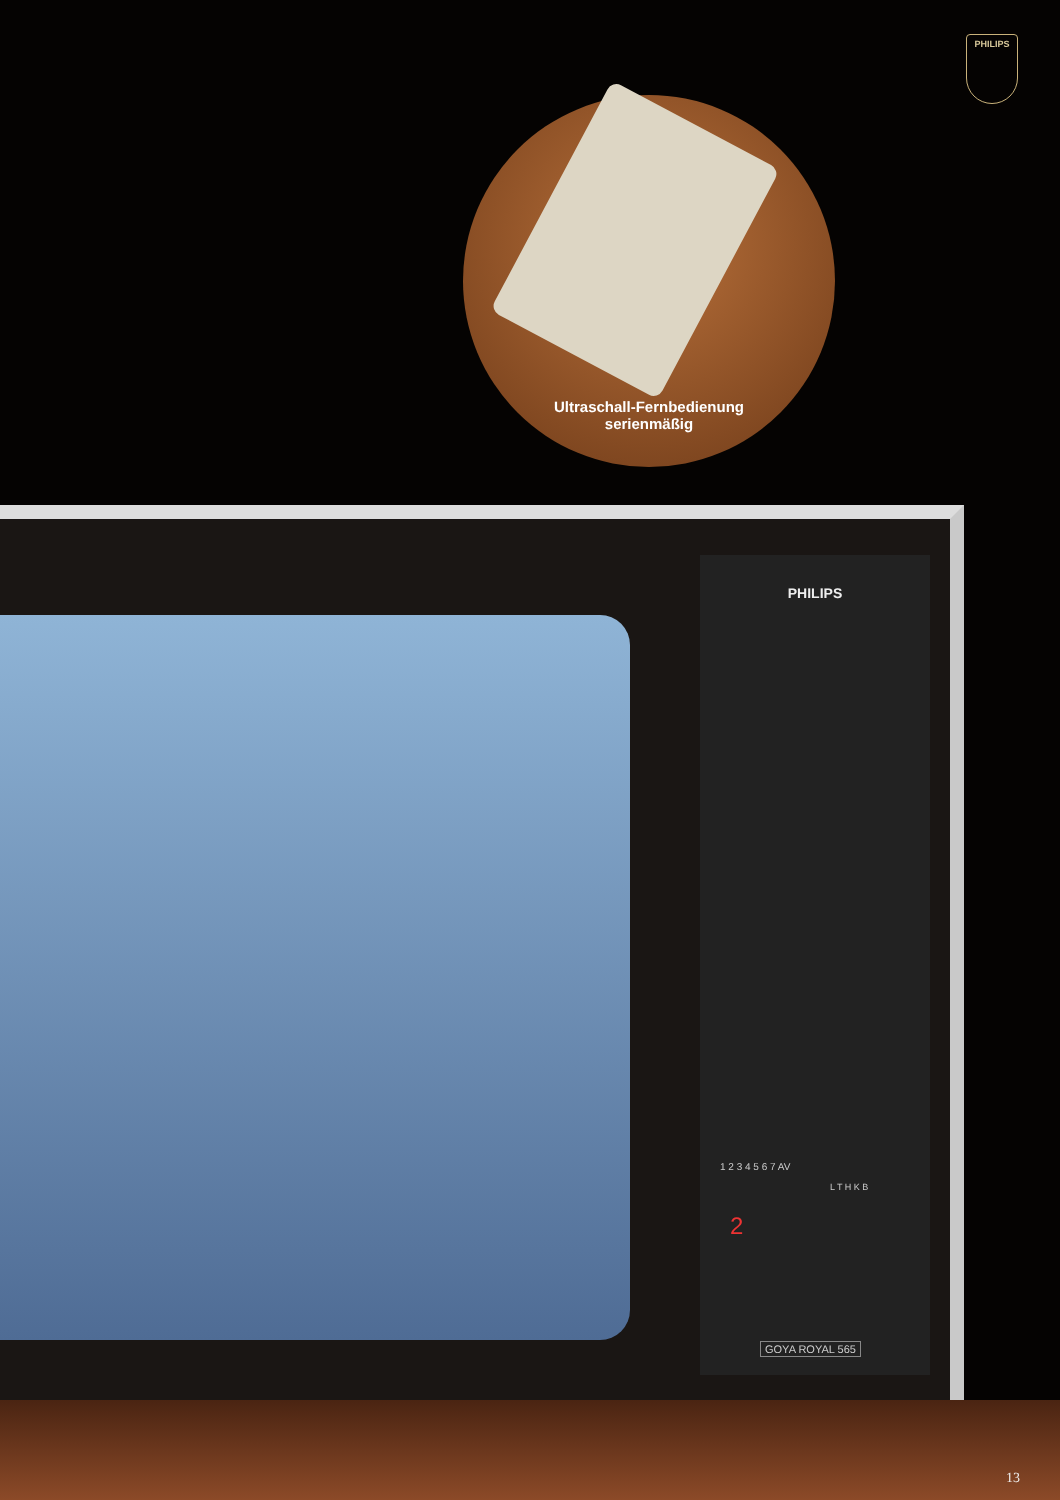PHILIPS
Ultraschall-Fernbedienung
serienmäßig
PHILIPS
1 2 3 4 5 6 7 AV
L T H K B
2
GOYA ROYAL 565
13